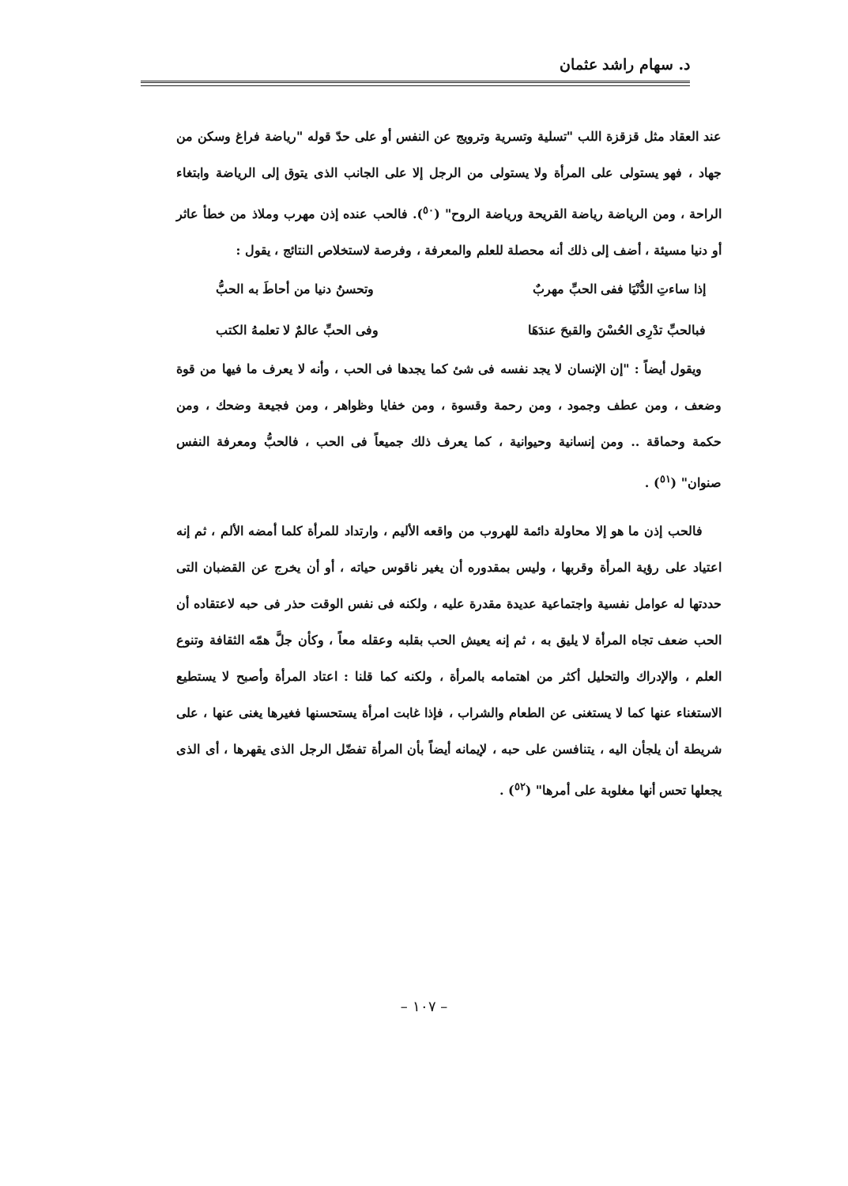د. سهام راشد عثمان
عند العقاد مثل قزقزة اللب "تسلية وتسرية وترويج عن النفس أو على حدّ قوله "رياضة فراغ وسكن من جهاد ، فهو يستولى على المرأة ولا يستولى من الرجل إلا على الجانب الذى يتوق إلى الرياضة وابتغاء الراحة ، ومن الرياضة رياضة القريحة ورياضة الروح" (<sup>٥٠</sup>). فالحب عنده إذن مهرب وملاذ من خطأ عاثر أو دنيا مسيئة ، أضف إلى ذلك أنه محصلة للعلم والمعرفة ، وفرصة لاستخلاص النتائج ، يقول :
إذا ساءتِ الدُّنْيَا ففى الحبِّ مهربٌ وتحسنُ دنيا من أحاطَ به الحبُّ
فبالحبِّ تدْرِى الحُسْنَ والقبحَ عندَهَا وفى الحبِّ عالمٌ لا تعلمهُ الكتب
ويقول أيضاً : "إن الإنسان لا يجد نفسه فى شئ كما يجدها فى الحب ، وأنه لا يعرف ما فيها من قوة وضعف ، ومن عطف وجمود ، ومن رحمة وقسوة ، ومن خفايا وظواهر ، ومن فجيعة وضحك ، ومن حكمة وحماقة .. ومن إنسانية وحيوانية ، كما يعرف ذلك جميعاً فى الحب ، فالحبُّ ومعرفة النفس صنوان" (<sup>٥١</sup>) .
فالحب إذن ما هو إلا محاولة دائمة للهروب من واقعه الأليم ، وارتداد للمرأة كلما أمضه الألم ، ثم إنه اعتياد على رؤية المرأة وقربها ، وليس بمقدوره أن يغير ناقوس حياته ، أو أن يخرج عن القضبان التى حددتها له عوامل نفسية واجتماعية عديدة مقدرة عليه ، ولكنه فى نفس الوقت حذر فى حبه لاعتقاده أن الحب ضعف تجاه المرأة لا يليق به ، ثم إنه يعيش الحب بقلبه وعقله معاً ، وكأن جلَّ همّه الثقافة وتنوع العلم ، والإدراك والتحليل أكثر من اهتمامه بالمرأة ، ولكنه كما قلنا : اعتاد المرأة وأصبح لا يستطيع الاستغناء عنها كما لا يستغنى عن الطعام والشراب ، فإذا غابت امرأة يستحسنها فغيرها يغنى عنها ، على شريطة أن يلجأن اليه ، يتنافسن على حبه ، لإيمانه أيضاً بأن المرأة تفضّل الرجل الذى يقهرها ، أى الذى يجعلها تحس أنها مغلوبة على أمرها" (<sup>٥٢</sup>) .
– ١٠٧ –